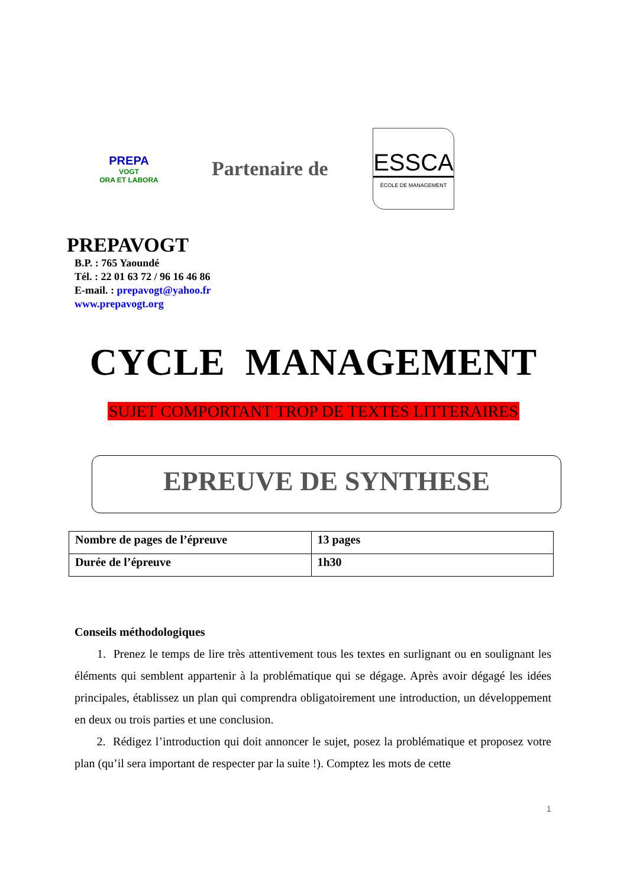PREPA
VOGT
ORA ET LABORA
Partenaire de
ESSCA
ÉCOLE DE MANAGEMENT
PREPAVOGT
B.P. : 765 Yaoundé
Tél. : 22 01 63 72 / 96 16 46 86
E-mail. : prepavogt@yahoo.fr
www.prepavogt.org
CYCLE MANAGEMENT
SUJET COMPORTANT TROP DE TEXTES LITTERAIRES
EPREUVE DE SYNTHESE
| Nombre de pages de l’épreuve | 13 pages |
| Durée de l’épreuve | 1h30 |
Conseils méthodologiques
1. Prenez le temps de lire très attentivement tous les textes en surlignant ou en soulignant les éléments qui semblent appartenir à la problématique qui se dégage. Après avoir dégagé les idées principales, établissez un plan qui comprendra obligatoirement une introduction, un développement en deux ou trois parties et une conclusion.
2. Rédigez l’introduction qui doit annoncer le sujet, posez la problématique et proposez votre plan (qu’il sera important de respecter par la suite !). Comptez les mots de cette
1